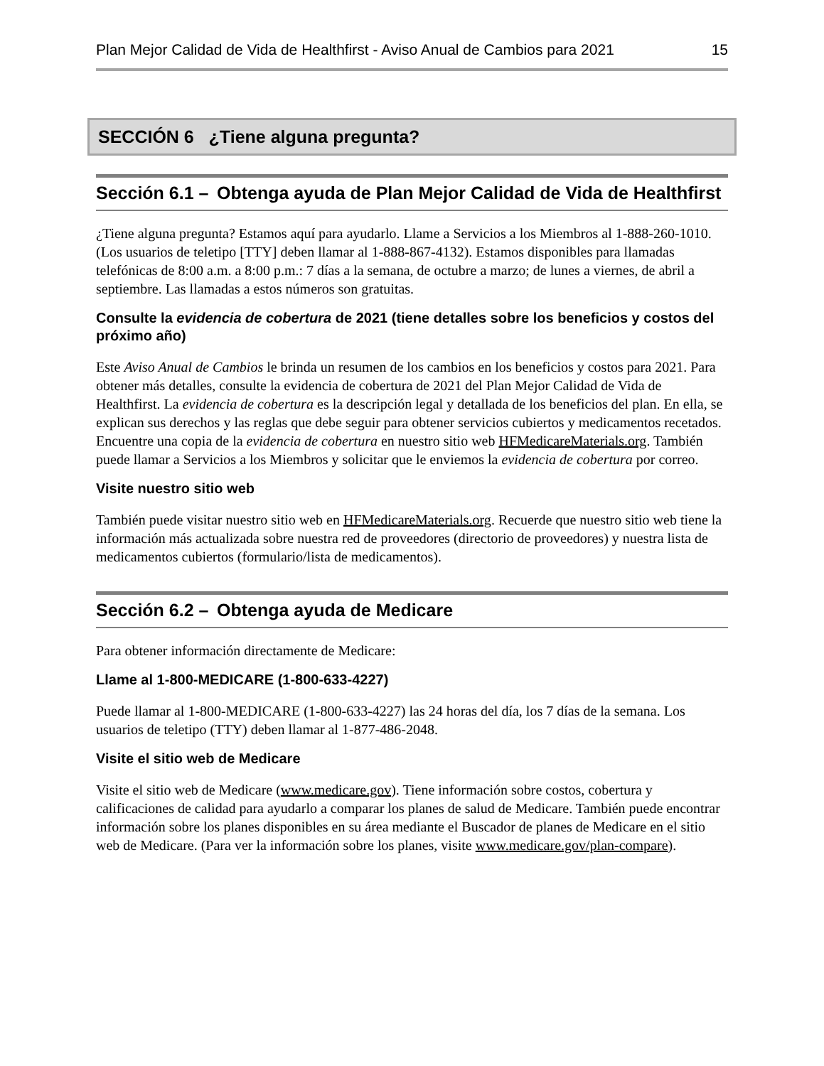Plan Mejor Calidad de Vida de Healthfirst - Aviso Anual de Cambios para 2021 15
SECCIÓN 6 ¿Tiene alguna pregunta?
Sección 6.1 – Obtenga ayuda de Plan Mejor Calidad de Vida de Healthfirst
¿Tiene alguna pregunta? Estamos aquí para ayudarlo. Llame a Servicios a los Miembros al 1-888-260-1010. (Los usuarios de teletipo [TTY] deben llamar al 1-888-867-4132). Estamos disponibles para llamadas telefónicas de 8:00 a.m. a 8:00 p.m.: 7 días a la semana, de octubre a marzo; de lunes a viernes, de abril a septiembre. Las llamadas a estos números son gratuitas.
Consulte la evidencia de cobertura de 2021 (tiene detalles sobre los beneficios y costos del próximo año)
Este Aviso Anual de Cambios le brinda un resumen de los cambios en los beneficios y costos para 2021. Para obtener más detalles, consulte la evidencia de cobertura de 2021 del Plan Mejor Calidad de Vida de Healthfirst. La evidencia de cobertura es la descripción legal y detallada de los beneficios del plan. En ella, se explican sus derechos y las reglas que debe seguir para obtener servicios cubiertos y medicamentos recetados. Encuentre una copia de la evidencia de cobertura en nuestro sitio web HFMedicareMaterials.org. También puede llamar a Servicios a los Miembros y solicitar que le enviemos la evidencia de cobertura por correo.
Visite nuestro sitio web
También puede visitar nuestro sitio web en HFMedicareMaterials.org. Recuerde que nuestro sitio web tiene la información más actualizada sobre nuestra red de proveedores (directorio de proveedores) y nuestra lista de medicamentos cubiertos (formulario/lista de medicamentos).
Sección 6.2 – Obtenga ayuda de Medicare
Para obtener información directamente de Medicare:
Llame al 1-800-MEDICARE (1-800-633-4227)
Puede llamar al 1-800-MEDICARE (1-800-633-4227) las 24 horas del día, los 7 días de la semana. Los usuarios de teletipo (TTY) deben llamar al 1-877-486-2048.
Visite el sitio web de Medicare
Visite el sitio web de Medicare (www.medicare.gov). Tiene información sobre costos, cobertura y calificaciones de calidad para ayudarlo a comparar los planes de salud de Medicare. También puede encontrar información sobre los planes disponibles en su área mediante el Buscador de planes de Medicare en el sitio web de Medicare. (Para ver la información sobre los planes, visite www.medicare.gov/plan-compare).